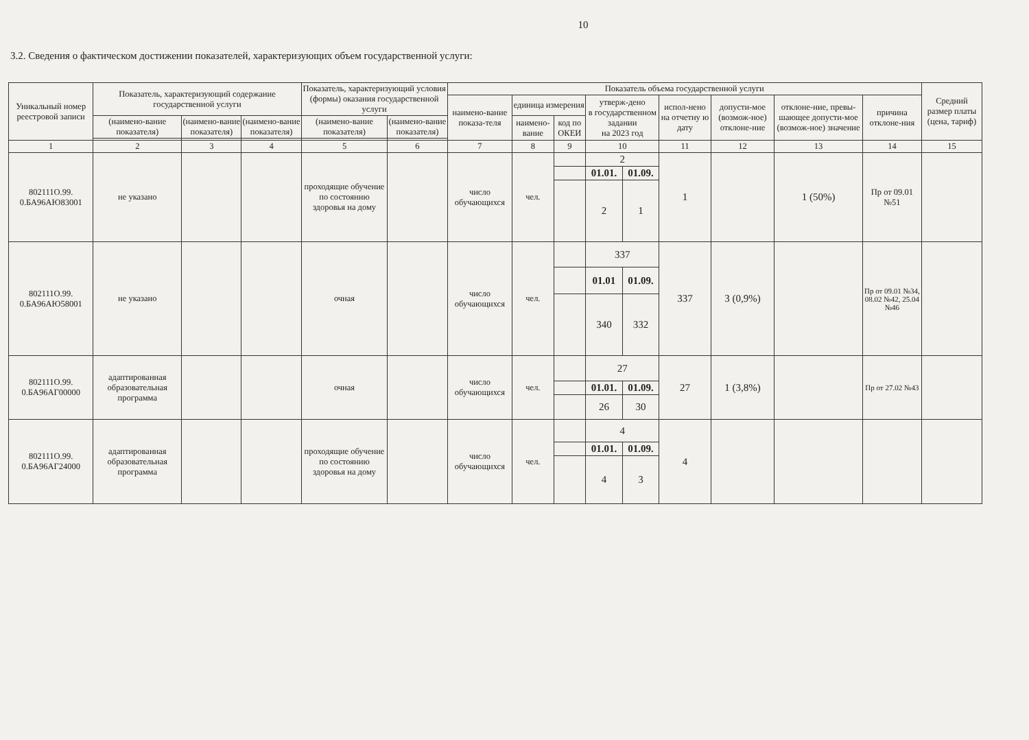10
3.2. Сведения о фактическом достижении показателей, характеризующих объем государственной услуги:
| Уникальный номер реестровой записи | Показатель, характеризующий содержание государственной услуги | | | Показатель, характеризующий условия (формы) оказания государственной услуги | | Показатель объема государственной услуги | | | | | | | | | Средний размер платы (цена, тариф) |
| --- | --- | --- | --- | --- | --- | --- | --- | --- | --- | --- | --- | --- | --- | --- | --- |
| | | | | | | наимено-вание показа-теля | единица измерения | | утверж-дено в государственном задании на 2023 год | | испол-нено на отчетну ю дату | допусти-мое (возмож-ное) отклоне-ние | отклоне-ние, превы-шающее допусти-мое (возмож-ное) значение | причина отклоне-ния | |
| | (наимено-вание показателя) | (наимено-вание показателя) | (наимено-вание показателя) | (наимено-вание показателя) | (наимено-вание показателя) | | наимено-вание | код по ОКЕИ | | | | | | | |
| 1 | 2 | 3 | 4 | 5 | 6 | 7 | 8 | 9 | 10 | | 11 | 12 | 13 | 14 | 15 |
| 802111О.99. 0.БА96АЮ83001 | не указано | | | проходящие обучение по состоянию здоровья на дому | | число обучающихся | чел. | | 2 | | 1 | | 1 (50%) | Пр от 09.01 №51 | |
| | | | | | | | | | 01.01. | 01.09. | | | | | |
| | | | | | | | | | 2 | 1 | | | | | |
| 802111О.99. 0.БА96АЮ58001 | не указано | | | очная | | число обучающихся | чел. | | 337 | | 337 | 3 (0,9%) | | Пр от 09.01 №34, 08.02 №42, 25.04 №46 | |
| | | | | | | | | | 01.01 | 01.09. | | | | | |
| | | | | | | | | | 340 | 332 | | | | | |
| 802111О.99. 0.БА96АГ00000 | адаптированная образовательная программа | | | очная | | число обучающихся | чел. | | 27 | | 27 | 1 (3,8%) | | Пр от 27.02 №43 | |
| | | | | | | | | | 01.01. | 01.09. | | | | | |
| | | | | | | | | | 26 | 30 | | | | | |
| 802111О.99. 0.БА96АГ24000 | адаптированная образовательная программа | | | проходящие обучение по состоянию здоровья на дому | | число обучающихся | чел. | | 4 | | 4 | | | | |
| | | | | | | | | | 01.01. | 01.09. | | | | | |
| | | | | | | | | | 4 | 3 | | | | | |